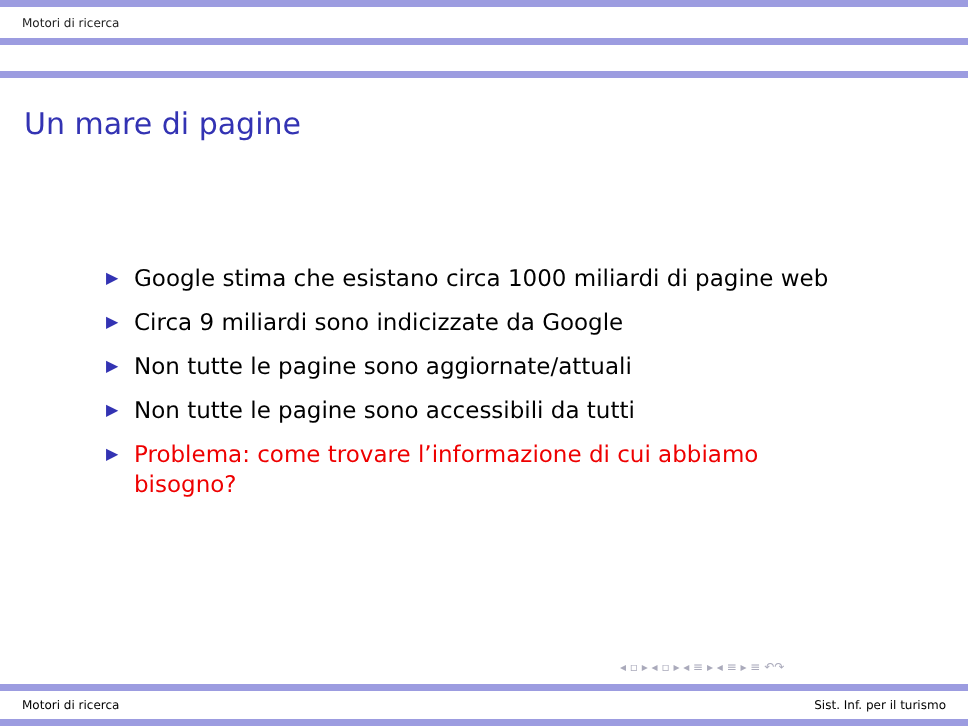Motori di ricerca
Un mare di pagine
▶ Google stima che esistano circa 1000 miliardi di pagine web
▶ Circa 9 miliardi sono indicizzate da Google
▶ Non tutte le pagine sono aggiornate/attuali
▶ Non tutte le pagine sono accessibili da tutti
▶ Problema: come trovare l’informazione di cui abbiamo bisogno?
◂ ▫ ▸ ◂ ▫ ▸ ◂ ≡ ▸ ◂ ≡ ▸ ≡ ↶↷
Motori di ricerca Sist. Inf. per il turismo